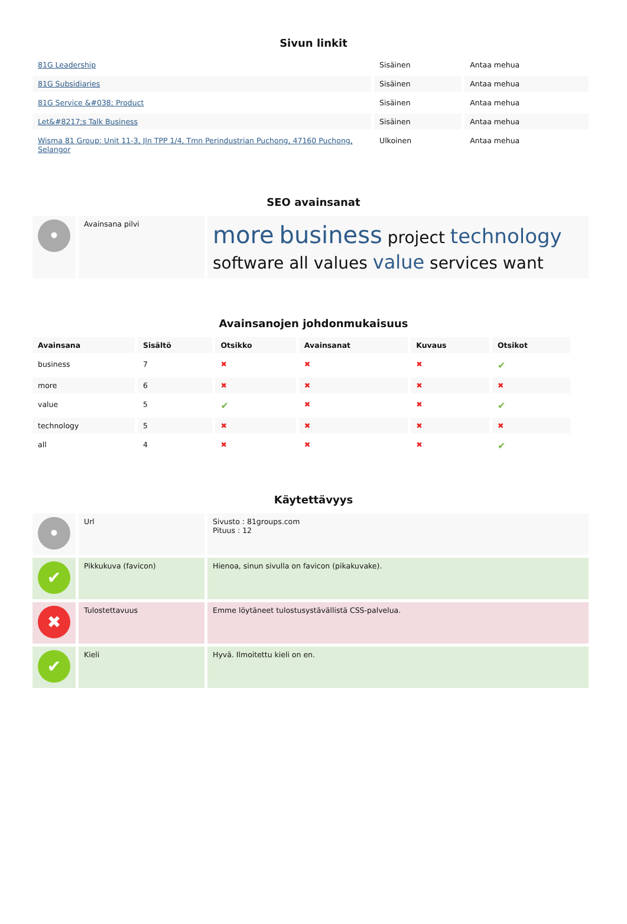Sivun linkit
| 81G Leadership | Sisäinen | Antaa mehua |
| 81G Subsidiaries | Sisäinen | Antaa mehua |
| 81G Service &#038; Product | Sisäinen | Antaa mehua |
| Let&#8217;s Talk Business | Sisäinen | Antaa mehua |
| Wisma 81 Group: Unit 11-3, Jln TPP 1/4, Tmn Perindustrian Puchong, 47160 Puchong, Selangor | Ulkoinen | Antaa mehua |
SEO avainsanat
| • | Avainsana pilvi | more business project technology software all values value services want |
Avainsanojen johdonmukaisuus
| Avainsana | Sisältö | Otsikko | Avainsanat | Kuvaus | Otsikot |
| --- | --- | --- | --- | --- | --- |
| business | 7 | ✖ | ✖ | ✖ | ✔ |
| more | 6 | ✖ | ✖ | ✖ | ✖ |
| value | 5 | ✔ | ✖ | ✖ | ✔ |
| technology | 5 | ✖ | ✖ | ✖ | ✖ |
| all | 4 | ✖ | ✖ | ✖ | ✔ |
Käytettävyys
| • | Url | Sivusto : 81groups.com Pituus : 12 |
| ✔ | Pikkukuva (favicon) | Hienoa, sinun sivulla on favicon (pikakuvake). |
| ✖ | Tulostettavuus | Emme löytäneet tulostusystävällistä CSS-palvelua. |
| ✔ | Kieli | Hyvä. Ilmoitettu kieli on en. |